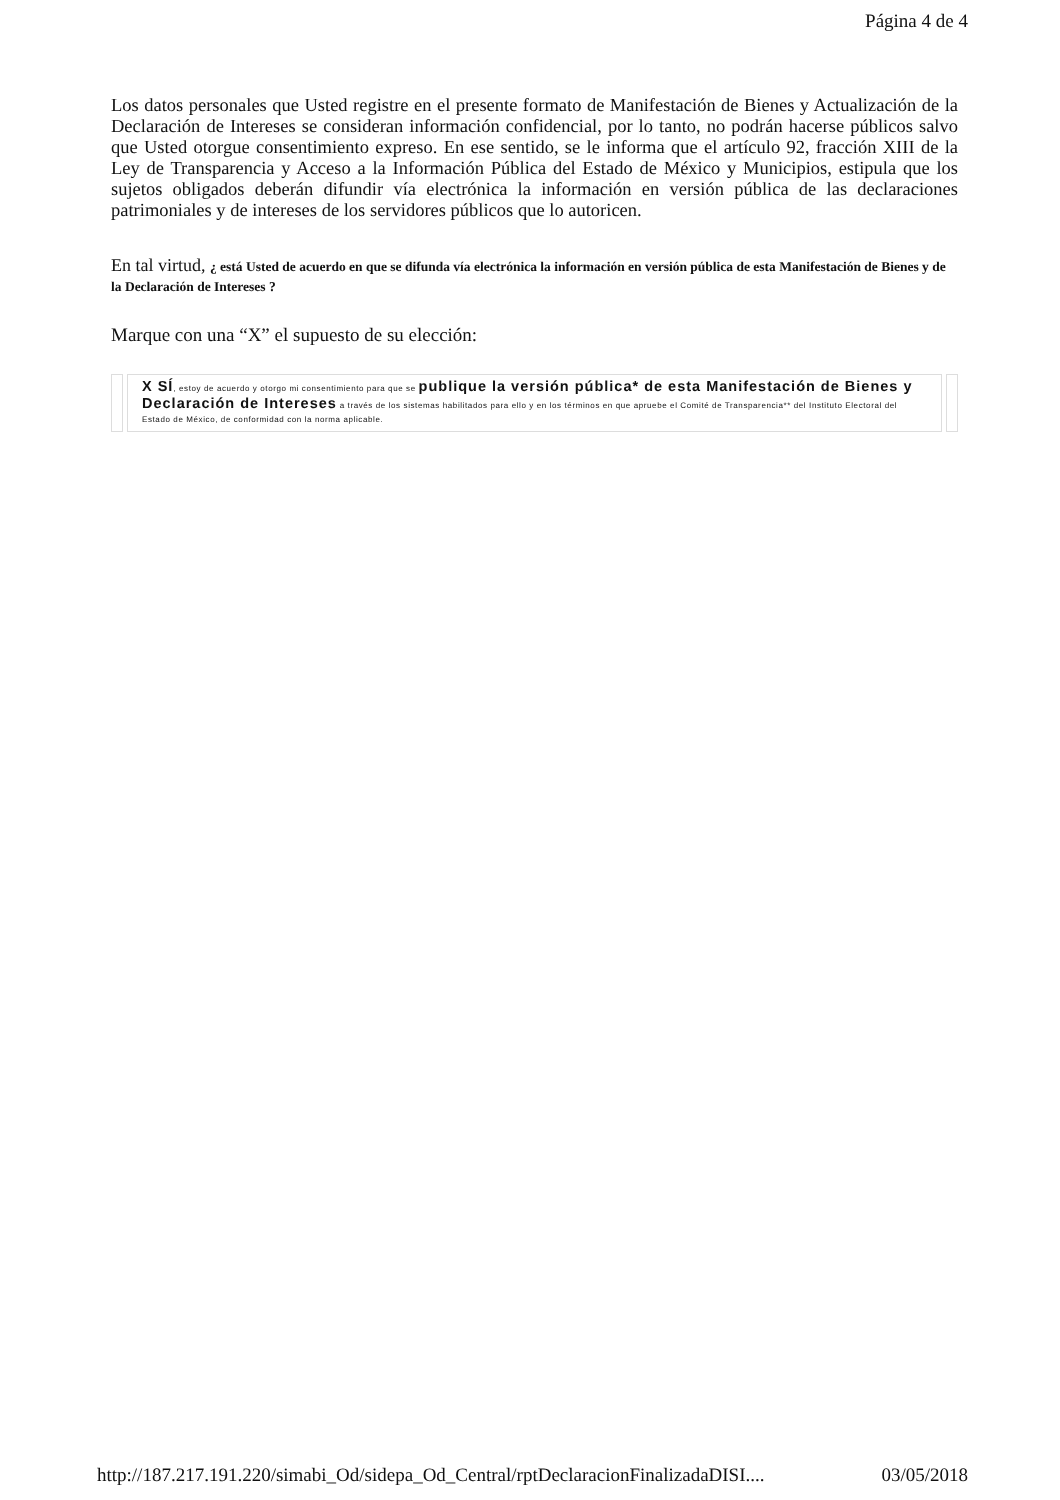Página 4 de 4
Los datos personales que Usted registre en el presente formato de Manifestación de Bienes y Actualización de la Declaración de Intereses se consideran información confidencial, por lo tanto, no podrán hacerse públicos salvo que Usted otorgue consentimiento expreso. En ese sentido, se le informa que el artículo 92, fracción XIII de la Ley de Transparencia y Acceso a la Información Pública del Estado de México y Municipios, estipula que los sujetos obligados deberán difundir vía electrónica la información en versión pública de las declaraciones patrimoniales y de intereses de los servidores públicos que lo autoricen.
En tal virtud, ¿ está Usted de acuerdo en que se difunda vía electrónica la información en versión pública de esta Manifestación de Bienes y de la Declaración de Intereses ?
Marque con una “X” el supuesto de su elección:
X SÍ, estoy de acuerdo y otorgo mi consentimiento para que se publique la versión pública* de esta Manifestación de Bienes y Declaración de Intereses a través de los sistemas habilitados para ello y en los términos en que apruebe el Comité de Transparencia** del Instituto Electoral del Estado de México, de conformidad con la norma aplicable.
http://187.217.191.220/simabi_Od/sidepa_Od_Central/rptDeclaracionFinalizadaDISI.... 03/05/2018